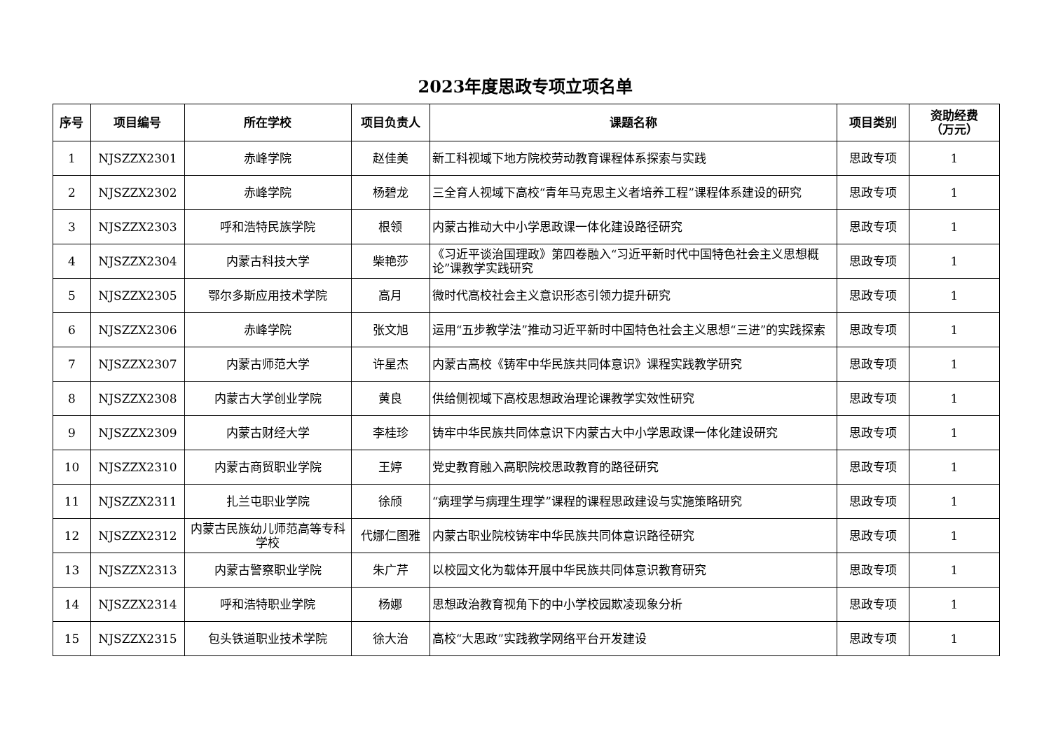2023年度思政专项立项名单
| 序号 | 项目编号 | 所在学校 | 项目负责人 | 课题名称 | 项目类别 | 资助经费 （万元） |
| --- | --- | --- | --- | --- | --- | --- |
| 1 | NJSZZX2301 | 赤峰学院 | 赵佳美 | 新工科视域下地方院校劳动教育课程体系探索与实践 | 思政专项 | 1 |
| 2 | NJSZZX2302 | 赤峰学院 | 杨碧龙 | 三全育人视域下高校“青年马克思主义者培养工程”课程体系建设的研究 | 思政专项 | 1 |
| 3 | NJSZZX2303 | 呼和浩特民族学院 | 根领 | 内蒙古推动大中小学思政课一体化建设路径研究 | 思政专项 | 1 |
| 4 | NJSZZX2304 | 内蒙古科技大学 | 柴艳莎 | 《习近平谈治国理政》第四卷融入“习近平新时代中国特色社会主义思想概论”课教学实践研究 | 思政专项 | 1 |
| 5 | NJSZZX2305 | 鄂尔多斯应用技术学院 | 高月 | 微时代高校社会主义意识形态引领力提升研究 | 思政专项 | 1 |
| 6 | NJSZZX2306 | 赤峰学院 | 张文旭 | 运用“五步教学法”推动习近平新时中国特色社会主义思想“三进”的实践探索 | 思政专项 | 1 |
| 7 | NJSZZX2307 | 内蒙古师范大学 | 许星杰 | 内蒙古高校《铸牢中华民族共同体意识》课程实践教学研究 | 思政专项 | 1 |
| 8 | NJSZZX2308 | 内蒙古大学创业学院 | 黄良 | 供给侧视域下高校思想政治理论课教学实效性研究 | 思政专项 | 1 |
| 9 | NJSZZX2309 | 内蒙古财经大学 | 李桂珍 | 铸牢中华民族共同体意识下内蒙古大中小学思政课一体化建设研究 | 思政专项 | 1 |
| 10 | NJSZZX2310 | 内蒙古商贸职业学院 | 王婷 | 党史教育融入高职院校思政教育的路径研究 | 思政专项 | 1 |
| 11 | NJSZZX2311 | 扎兰屯职业学院 | 徐颀 | “病理学与病理生理学”课程的课程思政建设与实施策略研究 | 思政专项 | 1 |
| 12 | NJSZZX2312 | 内蒙古民族幼儿师范高等专科学校 | 代娜仁图雅 | 内蒙古职业院校铸牢中华民族共同体意识路径研究 | 思政专项 | 1 |
| 13 | NJSZZX2313 | 内蒙古警察职业学院 | 朱广芹 | 以校园文化为载体开展中华民族共同体意识教育研究 | 思政专项 | 1 |
| 14 | NJSZZX2314 | 呼和浩特职业学院 | 杨娜 | 思想政治教育视角下的中小学校园欺凌现象分析 | 思政专项 | 1 |
| 15 | NJSZZX2315 | 包头铁道职业技术学院 | 徐大治 | 高校“大思政”实践教学网络平台开发建设 | 思政专项 | 1 |